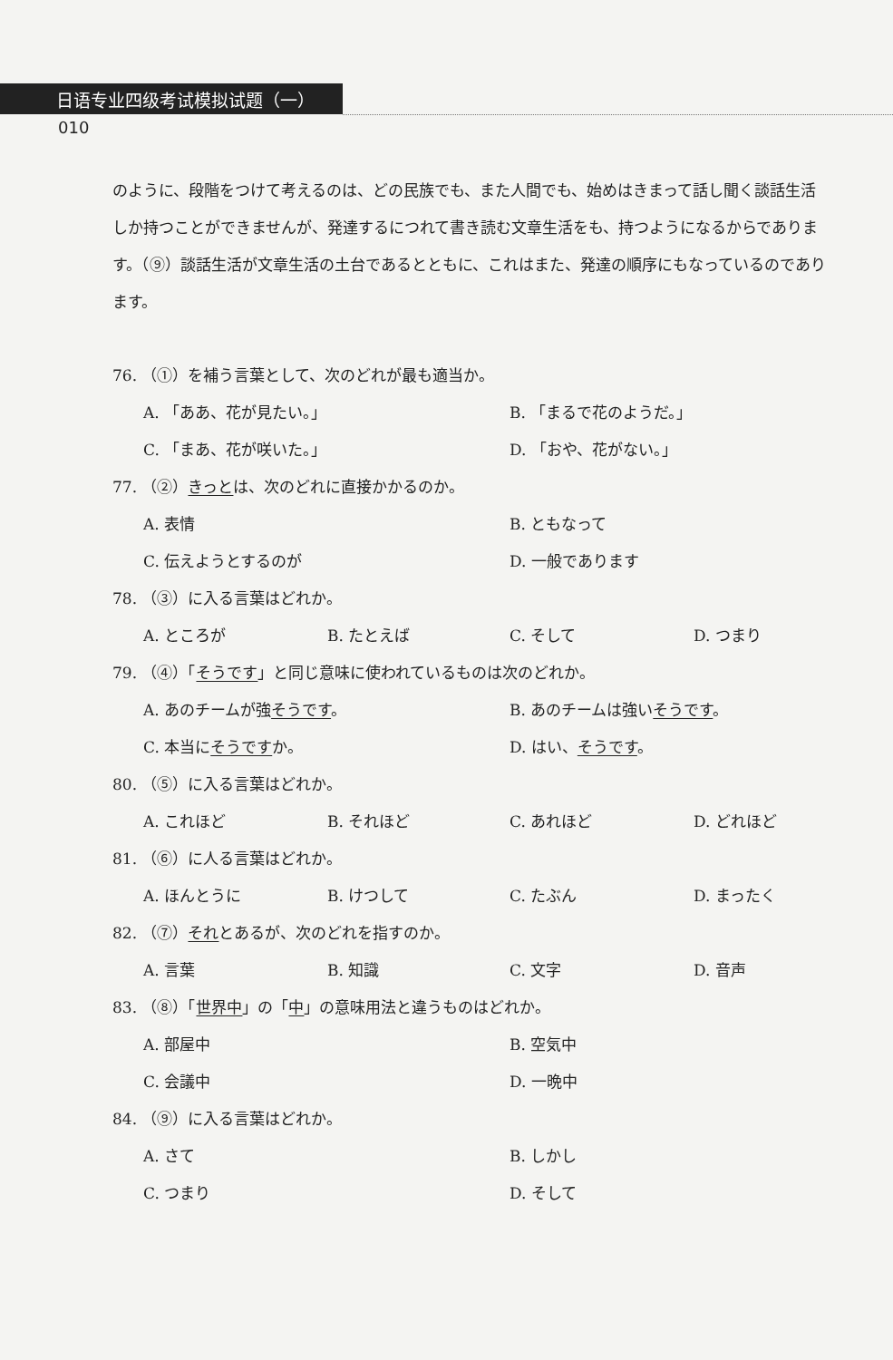日语专业四级考试模拟试题（一）
010
のように、段階をつけて考えるのは、どの民族でも、また人間でも、始めはきまって話し聞く談話生活しか持つことができませんが、発達するにつれて書き読む文章生活をも、持つようになるからであります。（⑨）談話生活が文章生活の土台であるとともに、これはまた、発達の順序にもなっているのであります。
76. （①）を補う言葉として、次のどれが最も適当か。
A. 「ああ、花が見たい。」 B. 「まるで花のようだ。」
C. 「まあ、花が咲いた。」 D. 「おや、花がない。」
77. （②）きっとは、次のどれに直接かかるのか。
A. 表情 B. ともなって
C. 伝えようとするのが D. 一般であります
78. （③）に入る言葉はどれか。
A. ところが B. たとえば C. そして D. つまり
79. （④）「そうです」と同じ意味に使われているものは次のどれか。
A. あのチームが強そうです。 B. あのチームは強いそうです。
C. 本当にそうですか。 D. はい、そうです。
80. （⑤）に入る言葉はどれか。
A. これほど B. それほど C. あれほど D. どれほど
81. （⑥）に人る言葉はどれか。
A. ほんとうに B. けつして C. たぶん D. まったく
82. （⑦）それとあるが、次のどれを指すのか。
A. 言葉 B. 知識 C. 文字 D. 音声
83. （⑧）「世界中」の「中」の意味用法と違うものはどれか。
A. 部屋中 B. 空気中
C. 会議中 D. 一晩中
84. （⑨）に入る言葉はどれか。
A. さて B. しかし
C. つまり D. そして